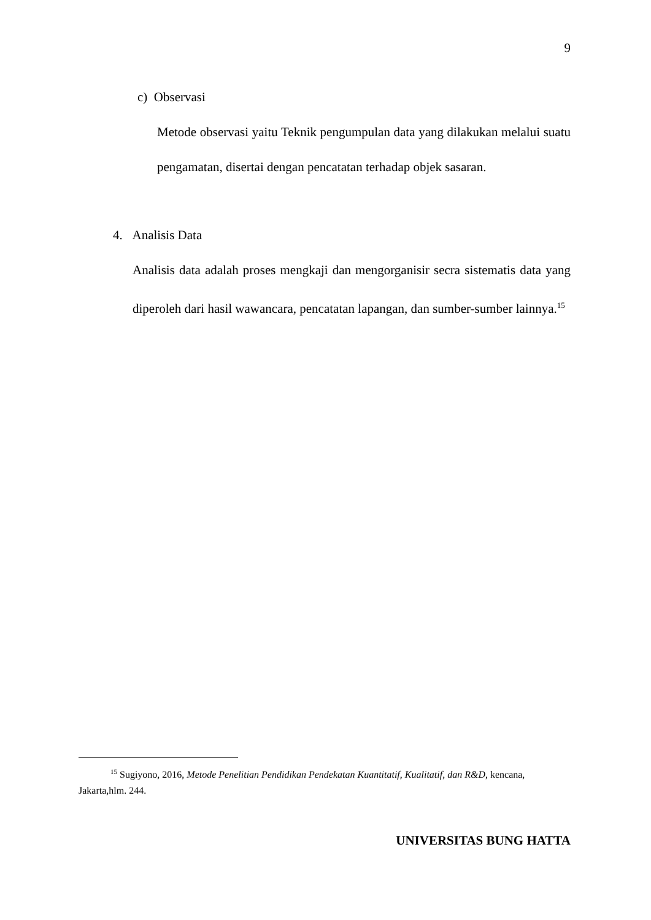9
c) Observasi
Metode observasi yaitu Teknik pengumpulan data yang dilakukan melalui suatu pengamatan, disertai dengan pencatatan terhadap objek sasaran.
4. Analisis Data
Analisis data adalah proses mengkaji dan mengorganisir secra sistematis data yang diperoleh dari hasil wawancara, pencatatan lapangan, dan sumber-sumber lainnya.<sup>15</sup>
<sup>15</sup> Sugiyono, 2016, Metode Penelitian Pendidikan Pendekatan Kuantitatif, Kualitatif, dan R&D, kencana, Jakarta,hlm. 244.
UNIVERSITAS BUNG HATTA